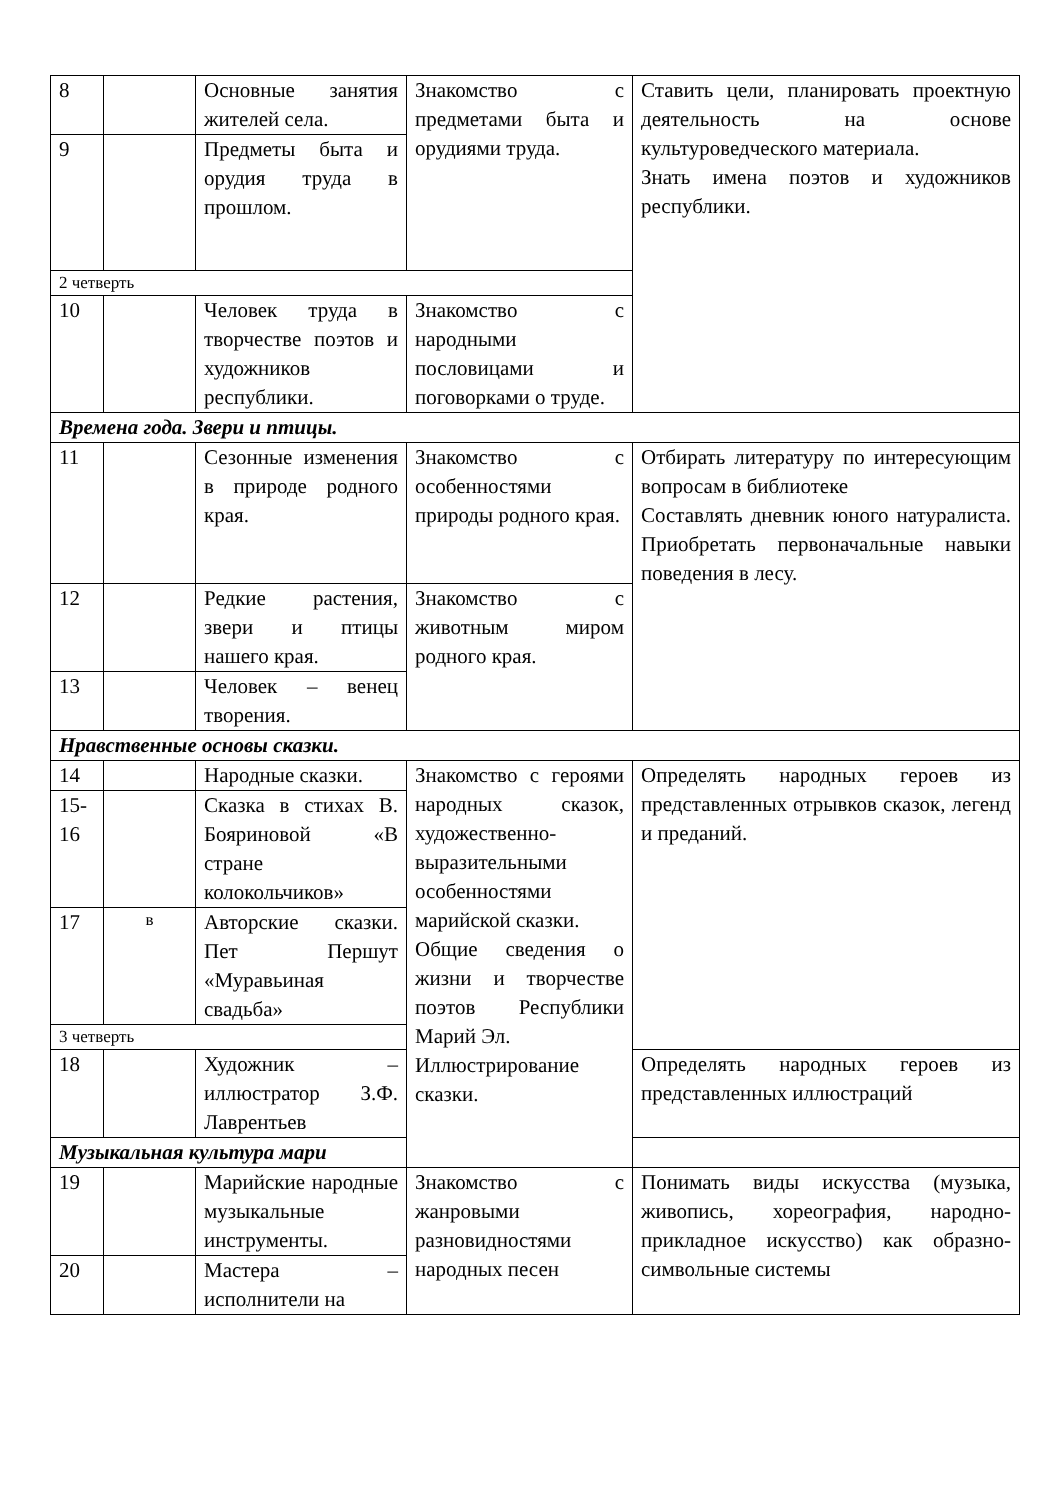| 8 | | Основные занятия жителей села. | Знакомство с предметами быта и орудиями труда. | Ставить цели, планировать проектную деятельность на основе культуроведческого материала. Знать имена поэтов и художников республики. |
| 9 | | Предметы быта и орудия труда в прошлом. | | |
| 2 четверть | | | | |
| 10 | | Человек труда в творчестве поэтов и художников республики. | Знакомство с народными пословицами и поговорками о труде. | |
| Времена года. Звери и птицы. | | | | |
| 11 | | Сезонные изменения в природе родного края. | Знакомство с особенностями природы родного края. | Отбирать литературу по интересующим вопросам в библиотеке Составлять дневник юного натуралиста. Приобретать первоначальные навыки поведения в лесу. |
| 12 | | Редкие растения, звери и птицы нашего края. | Знакомство с животным миром родного края. | |
| 13 | | Человек – венец творения. | | |
| Нравственные основы сказки. | | | | |
| 14 | | Народные сказки. | Знакомство с героями народных сказок, художественно-выразительными особенностями марийской сказки. Общие сведения о жизни и творчестве поэтов Республики Марий Эл. Иллюстрирование сказки. | Определять народных героев из представленных отрывков сказок, легенд и преданий. |
| 15-16 | | Сказка в стихах В. Бояриновой «В стране колокольчиков» | | |
| 17 | в | Авторские сказки. Пет Першут «Муравьиная свадьба» | | |
| 3 четверть | | | | |
| 18 | | Художник – иллюстратор З.Ф. Лаврентьев | | Определять народных героев из представленных иллюстраций |
| Музыкальная культура мари | | | | |
| 19 | | Марийские народные музыкальные инструменты. | Знакомство с жанровыми разновидностями народных песен | Понимать виды искусства (музыка, живопись, хореография, народно-прикладное искусство) как образно-символьные системы |
| 20 | | Мастера – исполнители на | | |